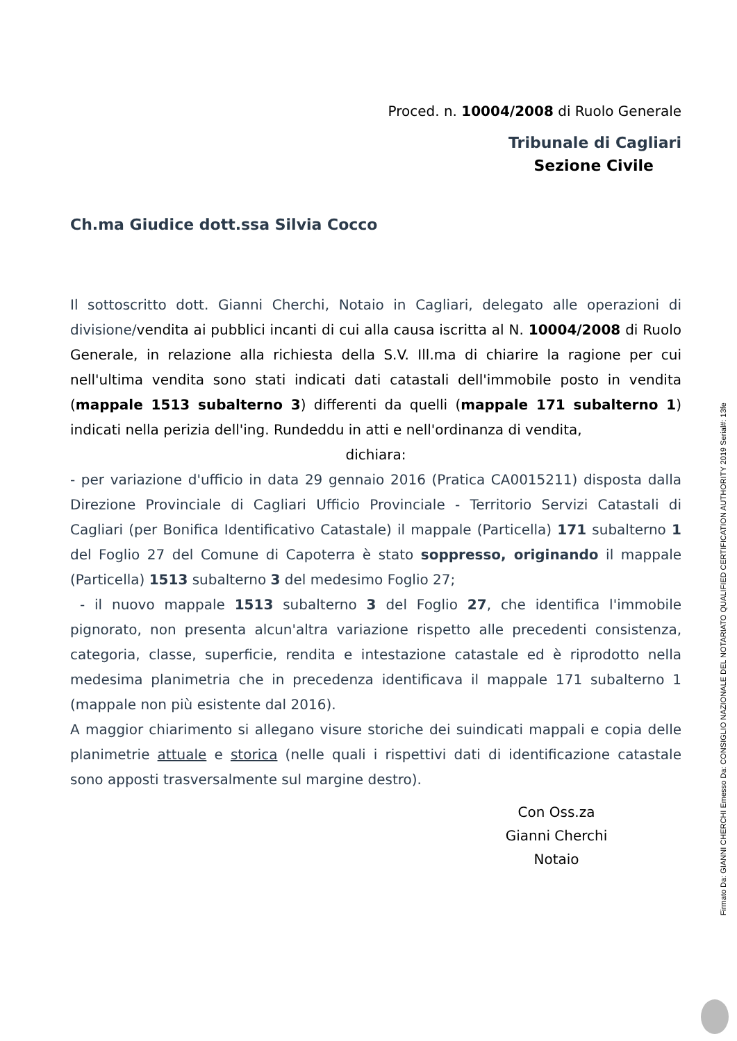Proced. n. 10004/2008 di Ruolo Generale
Tribunale di Cagliari
Sezione Civile
Ch.ma Giudice dott.ssa Silvia Cocco
Il sottoscritto dott. Gianni Cherchi, Notaio in Cagliari, delegato alle operazioni di divisione/vendita ai pubblici incanti di cui alla causa iscritta al N. 10004/2008 di Ruolo Generale, in relazione alla richiesta della S.V. Ill.ma di chiarire la ragione per cui nell'ultima vendita sono stati indicati dati catastali dell'immobile posto in vendita (mappale 1513 subalterno 3) differenti da quelli (mappale 171 subalterno 1) indicati nella perizia dell'ing. Rundeddu in atti e nell'ordinanza di vendita,
dichiara:
- per variazione d'ufficio in data 29 gennaio 2016 (Pratica CA0015211) disposta dalla Direzione Provinciale di Cagliari Ufficio Provinciale - Territorio Servizi Catastali di Cagliari (per Bonifica Identificativo Catastale) il mappale (Particella) 171 subalterno 1 del Foglio 27 del Comune di Capoterra è stato soppresso, originando il mappale (Particella) 1513 subalterno 3 del medesimo Foglio 27;
- il nuovo mappale 1513 subalterno 3 del Foglio 27, che identifica l'immobile pignorato, non presenta alcun'altra variazione rispetto alle precedenti consistenza, categoria, classe, superficie, rendita e intestazione catastale ed è riprodotto nella medesima planimetria che in precedenza identificava il mappale 171 subalterno 1 (mappale non più esistente dal 2016).
A maggior chiarimento si allegano visure storiche dei suindicati mappali e copia delle planimetrie attuale e storica (nelle quali i rispettivi dati di identificazione catastale sono apposti trasversalmente sul margine destro).
Con Oss.za
Gianni Cherchi
Notaio
Firmato Da: GIANNI CHERCHI Emesso Da: CONSIGLIO NAZIONALE DEL NOTARIATO QUALIFIED CERTIFICATION AUTHORITY 2019 Serial#: 13fe